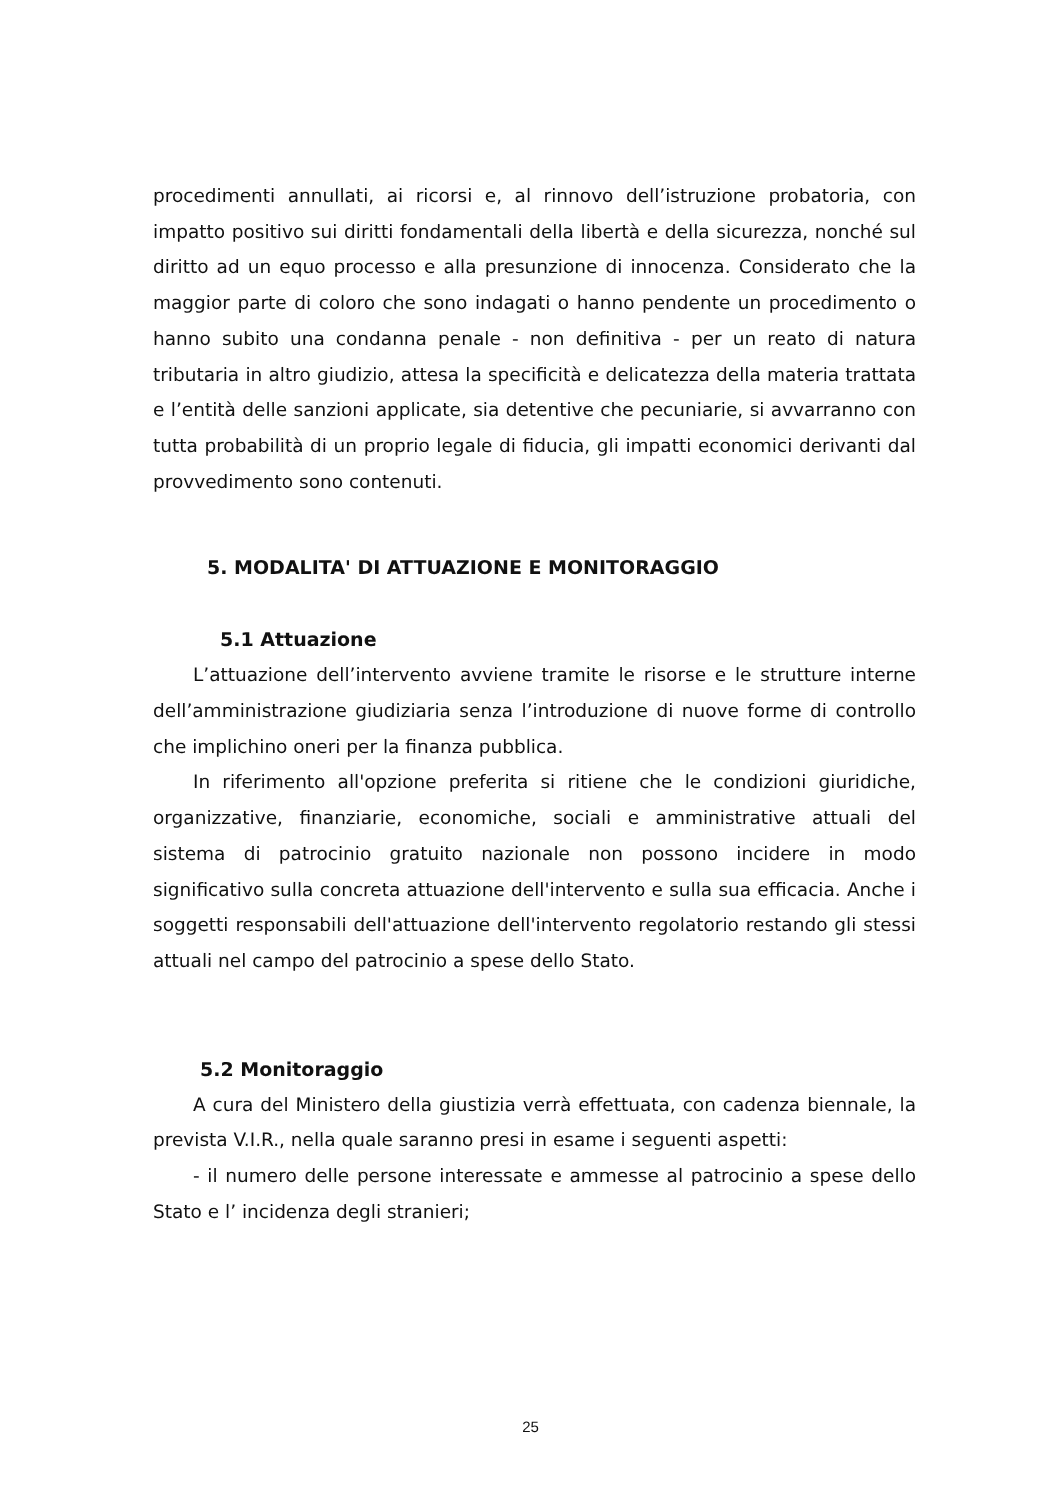procedimenti annullati, ai ricorsi e, al rinnovo dell’istruzione probatoria, con impatto positivo sui diritti fondamentali della libertà e della sicurezza, nonché sul diritto ad un equo processo e alla presunzione di innocenza. Considerato che la maggior parte di coloro che sono indagati o hanno pendente un procedimento o hanno subito una condanna penale - non definitiva - per un reato di natura tributaria in altro giudizio, attesa la specificità e delicatezza della materia trattata e l’entità delle sanzioni applicate, sia detentive che pecuniarie, si avvarranno con tutta probabilità di un proprio legale di fiducia, gli impatti economici derivanti dal provvedimento sono contenuti.
5. MODALITA' DI ATTUAZIONE E MONITORAGGIO
5.1 Attuazione
L’attuazione dell’intervento avviene tramite le risorse e le strutture interne dell’amministrazione giudiziaria senza l’introduzione di nuove forme di controllo che implichino oneri per la finanza pubblica.
In riferimento all'opzione preferita si ritiene che le condizioni giuridiche, organizzative, finanziarie, economiche, sociali e amministrative attuali del sistema di patrocinio gratuito nazionale non possono incidere in modo significativo sulla concreta attuazione dell'intervento e sulla sua efficacia. Anche i soggetti responsabili dell'attuazione dell'intervento regolatorio restando gli stessi attuali nel campo del patrocinio a spese dello Stato.
5.2 Monitoraggio
A cura del Ministero della giustizia verrà effettuata, con cadenza biennale, la prevista V.I.R., nella quale saranno presi in esame i seguenti aspetti:
- il numero delle persone interessate e ammesse al patrocinio a spese dello Stato e l’ incidenza degli stranieri;
25